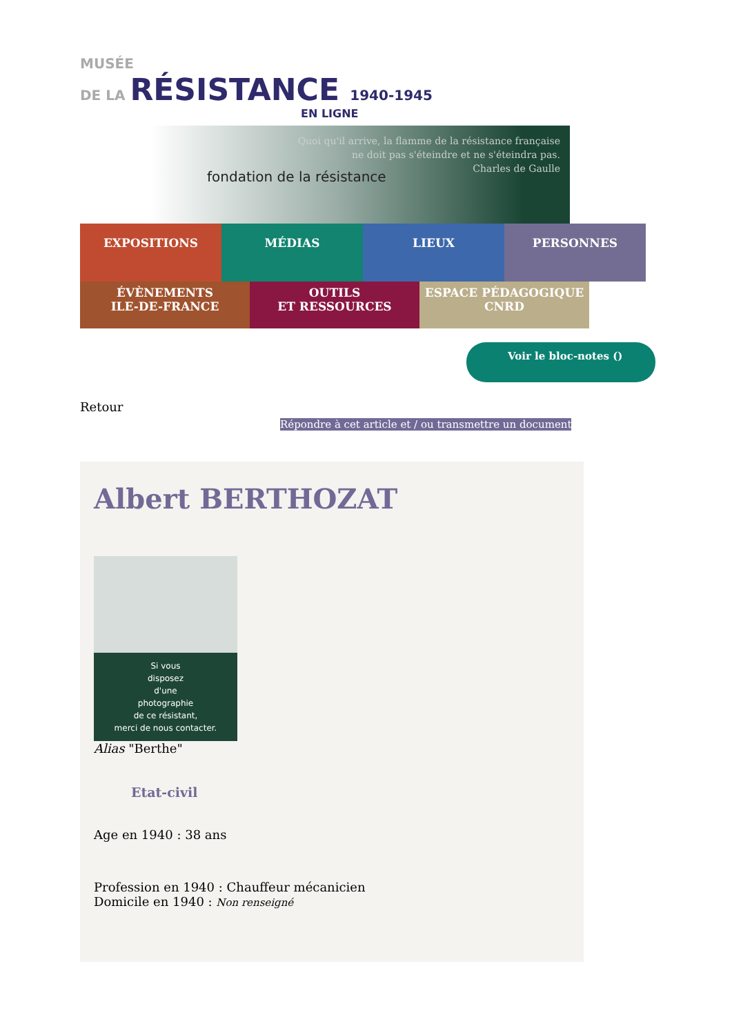MUSÉE
DE LA RÉSISTANCE 1940-1945
EN LIGNE
fondation de la résistance
Quoi qu'il arrive, la flamme de la résistance française
ne doit pas s'éteindre et ne s'éteindra pas.
Charles de Gaulle
EXPOSITIONS MÉDIAS LIEUX PERSONNES
ÉVÈNEMENTS
ILE-DE-FRANCE
OUTILS
ET RESSOURCES
ESPACE PÉDAGOGIQUE
CNRD
Voir le bloc-notes ()
Retour
Répondre à cet article et / ou transmettre un document
Albert BERTHOZAT
Si vous
disposez
d'une
photographie
de ce résistant,
merci de nous contacter.
Alias "Berthe"
Etat-civil
Age en 1940 : 38 ans
Profession en 1940 : Chauffeur mécanicien
Domicile en 1940 : Non renseigné